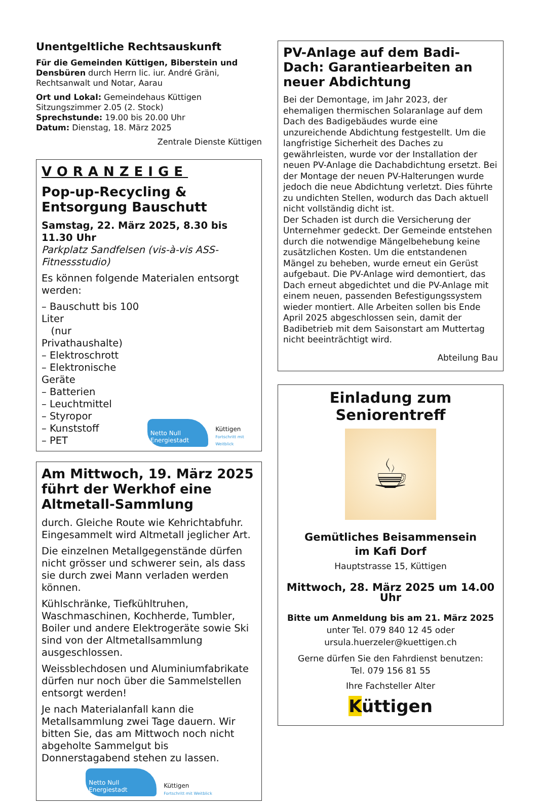Unentgeltliche Rechtsauskunft
Für die Gemeinden Küttigen, Biberstein und Densbüren durch Herrn lic. iur. André Gräni, Rechtsanwalt und Notar, Aarau
Ort und Lokal: Gemeindehaus Küttigen
Sitzungszimmer 2.05 (2. Stock)
Sprechstunde: 19.00 bis 20.00 Uhr
Datum: Dienstag, 18. März 2025
Zentrale Dienste Küttigen
VORANZEIGE
Pop-up-Recycling & Entsorgung Bauschutt
Samstag, 22. März 2025, 8.30 bis 11.30 Uhr
Parkplatz Sandfelsen (vis-à-vis ASS-Fitnessstudio)
Es können folgende Materialen entsorgt werden:
– Bauschutt bis 100 Liter
(nur Privathaushalte)
– Elektroschrott
– Elektronische Geräte
– Batterien
– Leuchtmittel
– Styropor
– Kunststoff
– PET
Netto Null Energiestadt
Küttigen
Fortschritt mit Weitblick
Am Mittwoch, 19. März 2025 führt der Werkhof eine Altmetall-Sammlung
durch. Gleiche Route wie Kehrichtabfuhr. Eingesammelt wird Altmetall jeglicher Art.
Die einzelnen Metallgegenstände dürfen nicht grösser und schwerer sein, als dass sie durch zwei Mann verladen werden können.
Kühlschränke, Tiefkühltruhen, Waschmaschinen, Kochherde, Tumbler, Boiler und andere Elektrogeräte sowie Ski sind von der Altmetallsammlung ausgeschlossen.
Weissblechdosen und Aluminiumfabrikate dürfen nur noch über die Sammelstellen entsorgt werden!
Je nach Materialanfall kann die Metallsammlung zwei Tage dauern. Wir bitten Sie, das am Mittwoch noch nicht abgeholte Sammelgut bis Donnerstagabend stehen zu lassen.
Netto Null Energiestadt
Küttigen
Fortschritt mit Weitblick
PV-Anlage auf dem Badi-Dach: Garantiearbeiten an neuer Abdichtung
Bei der Demontage, im Jahr 2023, der ehemaligen thermischen Solaranlage auf dem Dach des Badigebäudes wurde eine unzureichende Abdichtung festgestellt. Um die langfristige Sicherheit des Daches zu gewährleisten, wurde vor der Installation der neuen PV-Anlage die Dachabdichtung ersetzt. Bei der Montage der neuen PV-Halterungen wurde jedoch die neue Abdichtung verletzt. Dies führte zu undichten Stellen, wodurch das Dach aktuell nicht vollständig dicht ist.
Der Schaden ist durch die Versicherung der Unternehmer gedeckt. Der Gemeinde entstehen durch die notwendige Mängelbehebung keine zusätzlichen Kosten. Um die entstandenen Mängel zu beheben, wurde erneut ein Gerüst aufgebaut. Die PV-Anlage wird demontiert, das Dach erneut abgedichtet und die PV-Anlage mit einem neuen, passenden Befestigungssystem wieder montiert. Alle Arbeiten sollen bis Ende April 2025 abgeschlossen sein, damit der Badibetrieb mit dem Saisonstart am Muttertag nicht beeinträchtigt wird.
Abteilung Bau
Einladung zum Seniorentreff
☕
Gemütliches Beisammensein
im Kafi Dorf
Hauptstrasse 15, Küttigen
Mittwoch, 28. März 2025 um 14.00 Uhr
Bitte um Anmeldung bis am 21. März 2025
unter Tel. 079 840 12 45 oder
ursula.huerzeler@kuettigen.ch
Gerne dürfen Sie den Fahrdienst benutzen:
Tel. 079 156 81 55
Ihre Fachsteller Alter
Küttigen